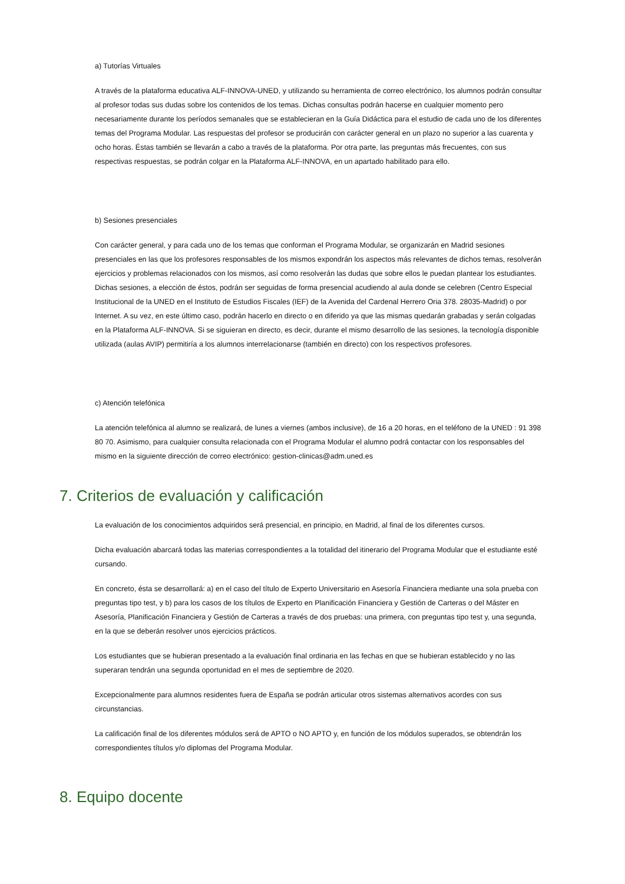a) Tutorías Virtuales
A través de la plataforma educativa ALF-INNOVA-UNED, y utilizando su herramienta de correo electrónico, los alumnos podrán consultar al profesor todas sus dudas sobre los contenidos de los temas. Dichas consultas podrán hacerse en cualquier momento pero necesariamente durante los períodos semanales que se establecieran en la Guía Didáctica para el estudio de cada uno de los diferentes temas del Programa Modular. Las respuestas del profesor se producirán con carácter general en un plazo no superior a las cuarenta y ocho horas. Éstas también se llevarán a cabo a través de la plataforma. Por otra parte, las preguntas más frecuentes, con sus respectivas respuestas, se podrán colgar en la Plataforma ALF-INNOVA, en un apartado habilitado para ello.
b) Sesiones presenciales
Con carácter general, y para cada uno de los temas que conforman el Programa Modular, se organizarán en Madrid sesiones presenciales en las que los profesores responsables de los mismos expondrán los aspectos más relevantes de dichos temas, resolverán ejercicios y problemas relacionados con los mismos, así como resolverán las dudas que sobre ellos le puedan plantear los estudiantes. Dichas sesiones, a elección de éstos, podrán ser seguidas de forma presencial acudiendo al aula donde se celebren (Centro Especial Institucional de la UNED en el Instituto de Estudios Fiscales (IEF) de la Avenida del Cardenal Herrero Oria 378. 28035-Madrid) o por Internet. A su vez, en este último caso, podrán hacerlo en directo o en diferido ya que las mismas quedarán grabadas y serán colgadas en la Plataforma ALF-INNOVA. Si se siguieran en directo, es decir, durante el mismo desarrollo de las sesiones, la tecnología disponible utilizada (aulas AVIP) permitiría a los alumnos interrelacionarse (también en directo) con los respectivos profesores.
c) Atención telefónica
La atención telefónica al alumno se realizará, de lunes a viernes (ambos inclusive), de 16 a 20 horas, en el teléfono de la UNED : 91 398 80 70. Asimismo, para cualquier consulta relacionada con el Programa Modular el alumno podrá contactar con los responsables del mismo en la siguiente dirección de correo electrónico: gestion-clinicas@adm.uned.es
7. Criterios de evaluación y calificación
La evaluación de los conocimientos adquiridos será presencial, en principio, en Madrid, al final de los diferentes cursos.
Dicha evaluación abarcará todas las materias correspondientes a la totalidad del itinerario del Programa Modular que el estudiante esté cursando.
En concreto, ésta se desarrollará: a) en el caso del título de Experto Universitario en Asesoría Financiera mediante una sola prueba con preguntas tipo test, y b) para los casos de los títulos de Experto en Planificación Financiera y Gestión de Carteras o del Máster en Asesoría, Planificación Financiera y Gestión de Carteras a través de dos pruebas: una primera, con preguntas tipo test y, una segunda, en la que se deberán resolver unos ejercicios prácticos.
Los estudiantes que se hubieran presentado a la evaluación final ordinaria en las fechas en que se hubieran establecido y no las superaran tendrán una segunda oportunidad en el mes de septiembre de 2020.
Excepcionalmente para alumnos residentes fuera de España se podrán articular otros sistemas alternativos acordes con sus circunstancias.
La calificación final de los diferentes módulos será de APTO o NO APTO y, en función de los módulos superados, se obtendrán los correspondientes títulos y/o diplomas del Programa Modular.
8. Equipo docente